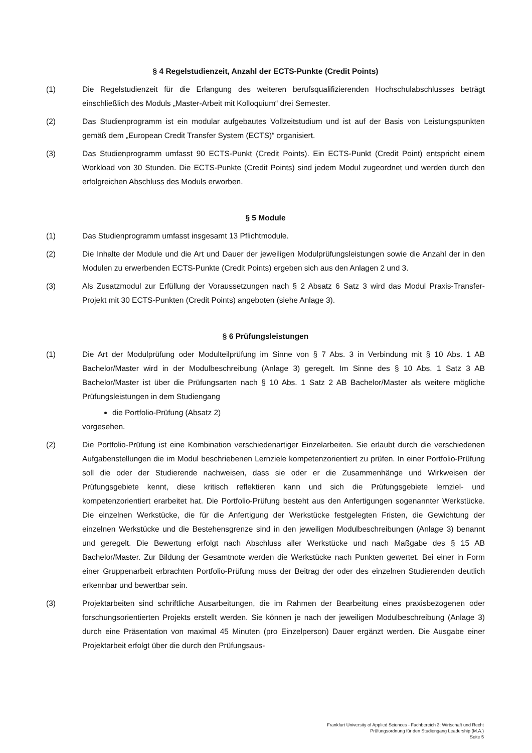§ 4 Regelstudienzeit, Anzahl der ECTS-Punkte (Credit Points)
(1) Die Regelstudienzeit für die Erlangung des weiteren berufsqualifizierenden Hochschulabschlusses beträgt einschließlich des Moduls „Master-Arbeit mit Kolloquium“ drei Semester.
(2) Das Studienprogramm ist ein modular aufgebautes Vollzeitstudium und ist auf der Basis von Leistungspunkten gemäß dem „European Credit Transfer System (ECTS)“ organisiert.
(3) Das Studienprogramm umfasst 90 ECTS-Punkt (Credit Points). Ein ECTS-Punkt (Credit Point) entspricht einem Workload von 30 Stunden. Die ECTS-Punkte (Credit Points) sind jedem Modul zugeordnet und werden durch den erfolgreichen Abschluss des Moduls erworben.
§ 5 Module
(1) Das Studienprogramm umfasst insgesamt 13 Pflichtmodule.
(2) Die Inhalte der Module und die Art und Dauer der jeweiligen Modulprüfungsleistungen sowie die Anzahl der in den Modulen zu erwerbenden ECTS-Punkte (Credit Points) ergeben sich aus den Anlagen 2 und 3.
(3) Als Zusatzmodul zur Erfüllung der Voraussetzungen nach § 2 Absatz 6 Satz 3 wird das Modul Praxis-Transfer-Projekt mit 30 ECTS-Punkten (Credit Points) angeboten (siehe Anlage 3).
§ 6 Prüfungsleistungen
(1) Die Art der Modulprüfung oder Modulteilprüfung im Sinne von § 7 Abs. 3 in Verbindung mit § 10 Abs. 1 AB Bachelor/Master wird in der Modulbeschreibung (Anlage 3) geregelt. Im Sinne des § 10 Abs. 1 Satz 3 AB Bachelor/Master ist über die Prüfungsarten nach § 10 Abs. 1 Satz 2 AB Bachelor/Master als weitere mögliche Prüfungsleistungen in dem Studiengang
die Portfolio-Prüfung (Absatz 2)
vorgesehen.
(2) Die Portfolio-Prüfung ist eine Kombination verschiedenartiger Einzelarbeiten. Sie erlaubt durch die verschiedenen Aufgabenstellungen die im Modul beschriebenen Lernziele kompetenzorientiert zu prüfen. In einer Portfolio-Prüfung soll die oder der Studierende nachweisen, dass sie oder er die Zusammenhänge und Wirkweisen der Prüfungsgebiete kennt, diese kritisch reflektieren kann und sich die Prüfungsgebiete lernziel- und kompetenzorientiert erarbeitet hat. Die Portfolio-Prüfung besteht aus den Anfertigungen sogenannter Werkstücke. Die einzelnen Werkstücke, die für die Anfertigung der Werkstücke festgelegten Fristen, die Gewichtung der einzelnen Werkstücke und die Bestehensgrenze sind in den jeweiligen Modulbeschreibungen (Anlage 3) benannt und geregelt. Die Bewertung erfolgt nach Abschluss aller Werkstücke und nach Maßgabe des § 15 AB Bachelor/Master. Zur Bildung der Gesamtnote werden die Werkstücke nach Punkten gewertet. Bei einer in Form einer Gruppenarbeit erbrachten Portfolio-Prüfung muss der Beitrag der oder des einzelnen Studierenden deutlich erkennbar und bewertbar sein.
(3) Projektarbeiten sind schriftliche Ausarbeitungen, die im Rahmen der Bearbeitung eines praxisbezogenen oder forschungsorientierten Projekts erstellt werden. Sie können je nach der jeweiligen Modulbeschreibung (Anlage 3) durch eine Präsentation von maximal 45 Minuten (pro Einzelperson) Dauer ergänzt werden. Die Ausgabe einer Projektarbeit erfolgt über die durch den Prüfungsaus-
Frankfurt University of Applied Sciences - Fachbereich 3: Wirtschaft und Recht
Prüfungsordnung für den Studiengang Leadership (M.A.)
Seite 5